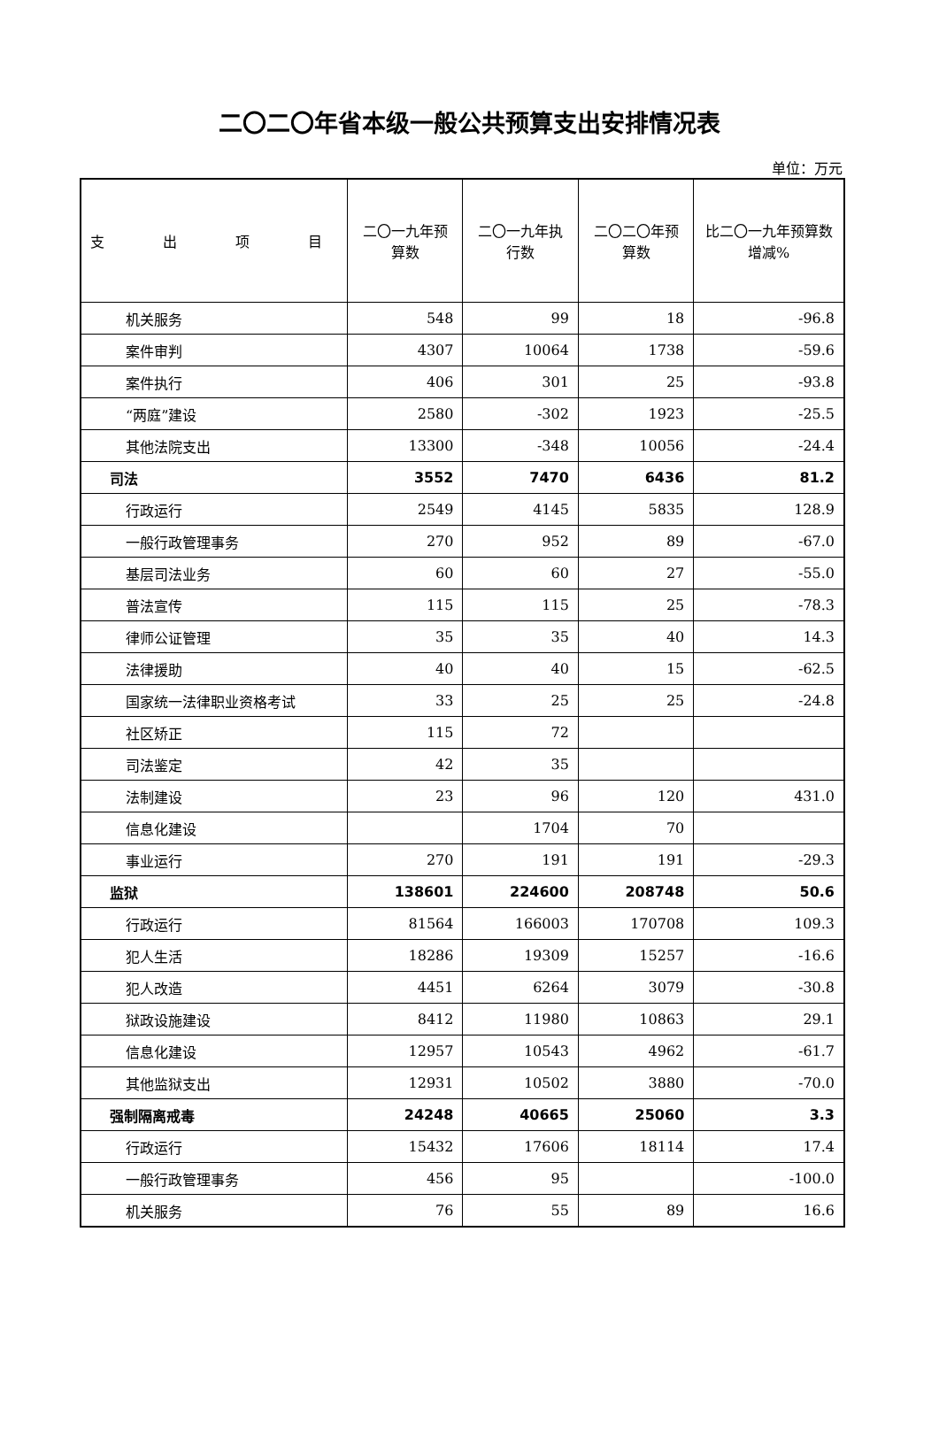二〇二〇年省本级一般公共预算支出安排情况表
单位：万元
| 支 出 项 目 | 二〇一九年预算数 | 二〇一九年执行数 | 二〇二〇年预算数 | 比二〇一九年预算数增减% |
| --- | --- | --- | --- | --- |
| 机关服务 | 548 | 99 | 18 | -96.8 |
| 案件审判 | 4307 | 10064 | 1738 | -59.6 |
| 案件执行 | 406 | 301 | 25 | -93.8 |
| “两庭”建设 | 2580 | -302 | 1923 | -25.5 |
| 其他法院支出 | 13300 | -348 | 10056 | -24.4 |
| 司法 | 3552 | 7470 | 6436 | 81.2 |
| 行政运行 | 2549 | 4145 | 5835 | 128.9 |
| 一般行政管理事务 | 270 | 952 | 89 | -67.0 |
| 基层司法业务 | 60 | 60 | 27 | -55.0 |
| 普法宣传 | 115 | 115 | 25 | -78.3 |
| 律师公证管理 | 35 | 35 | 40 | 14.3 |
| 法律援助 | 40 | 40 | 15 | -62.5 |
| 国家统一法律职业资格考试 | 33 | 25 | 25 | -24.8 |
| 社区矫正 | 115 | 72 | | |
| 司法鉴定 | 42 | 35 | | |
| 法制建设 | 23 | 96 | 120 | 431.0 |
| 信息化建设 | | 1704 | 70 | |
| 事业运行 | 270 | 191 | 191 | -29.3 |
| 监狱 | 138601 | 224600 | 208748 | 50.6 |
| 行政运行 | 81564 | 166003 | 170708 | 109.3 |
| 犯人生活 | 18286 | 19309 | 15257 | -16.6 |
| 犯人改造 | 4451 | 6264 | 3079 | -30.8 |
| 狱政设施建设 | 8412 | 11980 | 10863 | 29.1 |
| 信息化建设 | 12957 | 10543 | 4962 | -61.7 |
| 其他监狱支出 | 12931 | 10502 | 3880 | -70.0 |
| 强制隔离戒毒 | 24248 | 40665 | 25060 | 3.3 |
| 行政运行 | 15432 | 17606 | 18114 | 17.4 |
| 一般行政管理事务 | 456 | 95 | | -100.0 |
| 机关服务 | 76 | 55 | 89 | 16.6 |